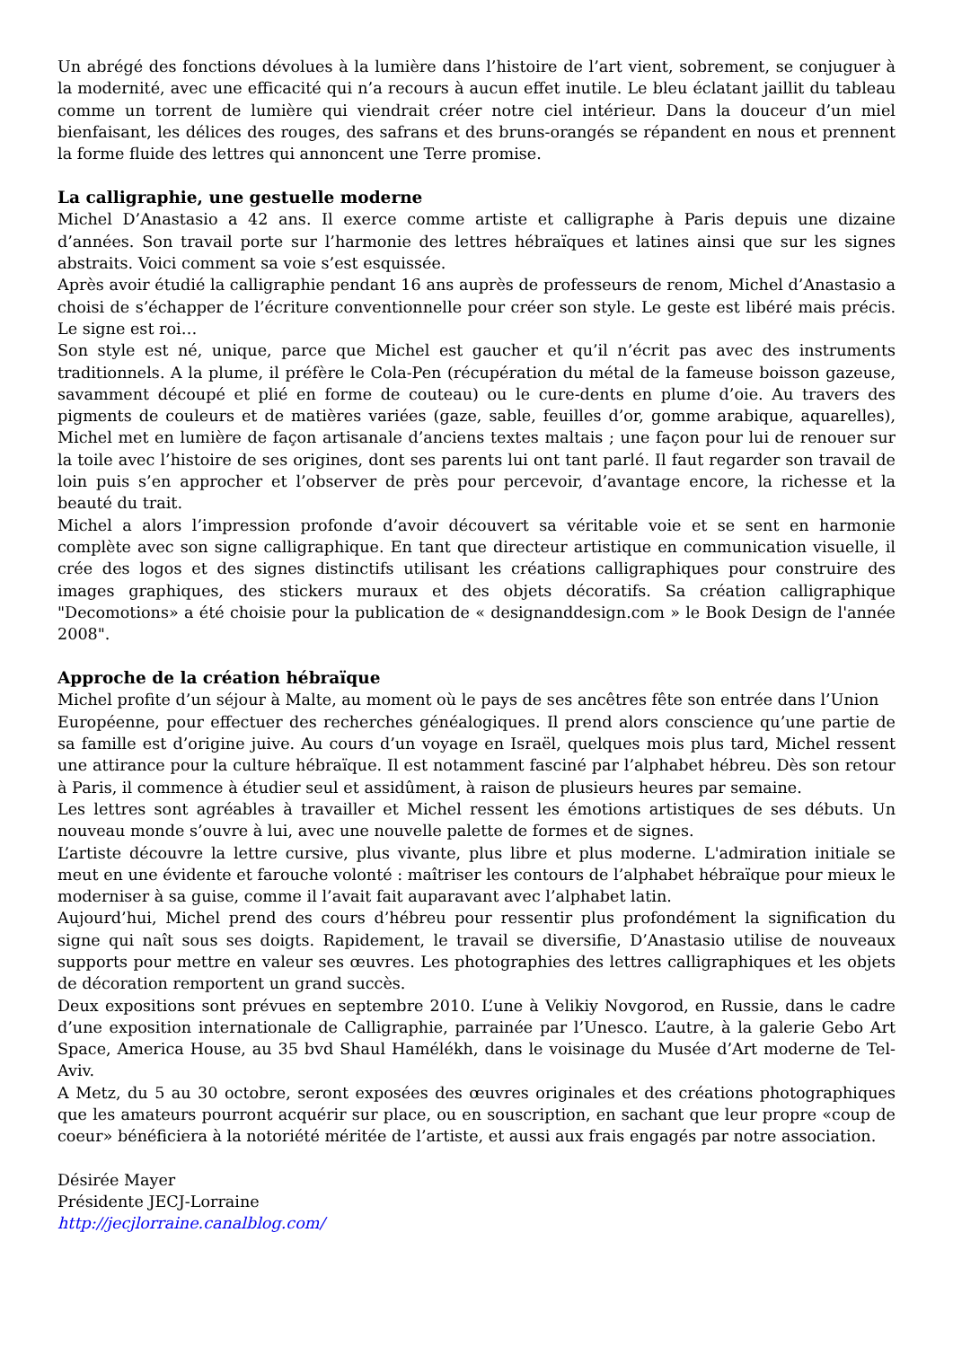Un abrégé des fonctions dévolues à la lumière dans l’histoire de l’art vient, sobrement, se conjuguer à la modernité, avec une efficacité qui n’a recours à aucun effet inutile. Le bleu éclatant jaillit du tableau comme un torrent de lumière qui viendrait créer notre ciel intérieur. Dans la douceur d’un miel bienfaisant, les délices des rouges, des safrans et des bruns-orangés se répandent en nous et prennent la forme fluide des lettres qui annoncent une Terre promise.
La calligraphie, une gestuelle moderne
Michel D’Anastasio a 42 ans. Il exerce comme artiste et calligraphe à Paris depuis une dizaine d’années. Son travail porte sur l’harmonie des lettres hébraïques et latines ainsi que sur les signes abstraits. Voici comment sa voie s’est esquissée.
Après avoir étudié la calligraphie pendant 16 ans auprès de professeurs de renom, Michel d’Anastasio a choisi de s’échapper de l’écriture conventionnelle pour créer son style. Le geste est libéré mais précis. Le signe est roi…
Son style est né, unique, parce que Michel est gaucher et qu’il n’écrit pas avec des instruments traditionnels. A la plume, il préfère le Cola-Pen (récupération du métal de la fameuse boisson gazeuse, savamment découpé et plié en forme de couteau) ou le cure-dents en plume d’oie. Au travers des pigments de couleurs et de matières variées (gaze, sable, feuilles d’or, gomme arabique, aquarelles), Michel met en lumière de façon artisanale d’anciens textes maltais ; une façon pour lui de renouer sur la toile avec l’histoire de ses origines, dont ses parents lui ont tant parlé. Il faut regarder son travail de loin puis s’en approcher et l’observer de près pour percevoir, d’avantage encore, la richesse et la beauté du trait.
Michel a alors l’impression profonde d’avoir découvert sa véritable voie et se sent en harmonie complète avec son signe calligraphique. En tant que directeur artistique en communication visuelle, il crée des logos et des signes distinctifs utilisant les créations calligraphiques pour construire des images graphiques, des stickers muraux et des objets décoratifs. Sa création calligraphique "Decomotions» a été choisie pour la publication de « designanddesign.com » le Book Design de l'année 2008".
Approche de la création hébraïque
Michel profite d’un séjour à Malte, au moment où le pays de ses ancêtres fête son entrée dans l’Union
Européenne, pour effectuer des recherches généalogiques. Il prend alors conscience qu’une partie de sa famille est d’origine juive. Au cours d’un voyage en Israël, quelques mois plus tard, Michel ressent une attirance pour la culture hébraïque. Il est notamment fasciné par l’alphabet hébreu. Dès son retour à Paris, il commence à étudier seul et assidûment, à raison de plusieurs heures par semaine.
Les lettres sont agréables à travailler et Michel ressent les émotions artistiques de ses débuts. Un nouveau monde s’ouvre à lui, avec une nouvelle palette de formes et de signes.
L’artiste découvre la lettre cursive, plus vivante, plus libre et plus moderne. L'admiration initiale se meut en une évidente et farouche volonté : maîtriser les contours de l’alphabet hébraïque pour mieux le moderniser à sa guise, comme il l’avait fait auparavant avec l’alphabet latin.
Aujourd’hui, Michel prend des cours d’hébreu pour ressentir plus profondément la signification du signe qui naît sous ses doigts. Rapidement, le travail se diversifie, D’Anastasio utilise de nouveaux supports pour mettre en valeur ses œuvres. Les photographies des lettres calligraphiques et les objets de décoration remportent un grand succès.
Deux expositions sont prévues en septembre 2010. L’une à Velikiy Novgorod, en Russie, dans le cadre d’une exposition internationale de Calligraphie, parrainée par l’Unesco. L’autre, à la galerie Gebo Art Space, America House, au 35 bvd Shaul Hamélékh, dans le voisinage du Musée d’Art moderne de Tel-Aviv.
A Metz, du 5 au 30 octobre, seront exposées des œuvres originales et des créations photographiques que les amateurs pourront acquérir sur place, ou en souscription, en sachant que leur propre «coup de coeur» bénéficiera à la notoriété méritée de l’artiste, et aussi aux frais engagés par notre association.
Désirée Mayer
Présidente JECJ-Lorraine
http://jecjlorraine.canalblog.com/